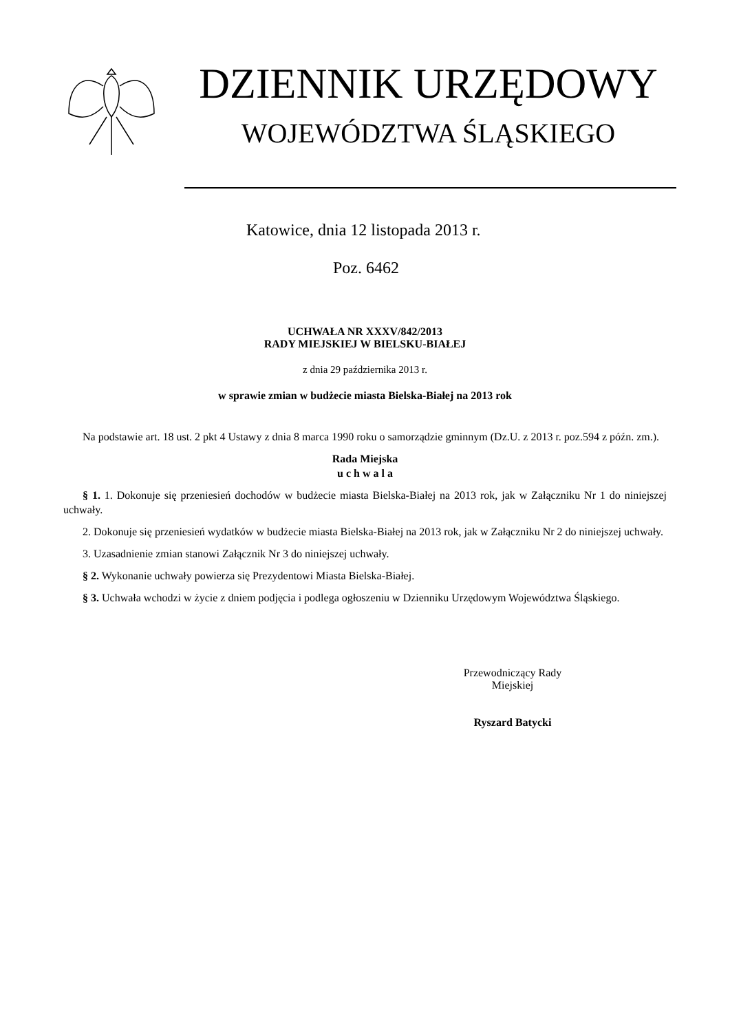DZIENNIK URZĘDOWY
WOJEWÓDZTWA ŚLĄSKIEGO
Katowice, dnia 12 listopada 2013 r.
Poz. 6462
UCHWAŁA NR XXXV/842/2013
RADY MIEJSKIEJ W BIELSKU-BIAŁEJ
z dnia 29 października 2013 r.
w sprawie zmian w budżecie miasta Bielska-Białej na 2013 rok
Na podstawie art. 18 ust. 2 pkt 4 Ustawy z dnia 8 marca 1990 roku o samorządzie gminnym (Dz.U. z 2013 r. poz.594 z późn. zm.).
Rada Miejska
u c h w a l a
§ 1. 1. Dokonuje się przeniesień dochodów w budżecie miasta Bielska-Białej na 2013 rok, jak w Załączniku Nr 1 do niniejszej uchwały.
2. Dokonuje się przeniesień wydatków w budżecie miasta Bielska-Białej na 2013 rok, jak w Załączniku Nr 2 do niniejszej uchwały.
3. Uzasadnienie zmian stanowi Załącznik Nr 3 do niniejszej uchwały.
§ 2. Wykonanie uchwały powierza się Prezydentowi Miasta Bielska-Białej.
§ 3. Uchwała wchodzi w życie z dniem podjęcia i podlega ogłoszeniu w Dzienniku Urzędowym Województwa Śląskiego.
Przewodniczący Rady
Miejskiej
Ryszard Batycki